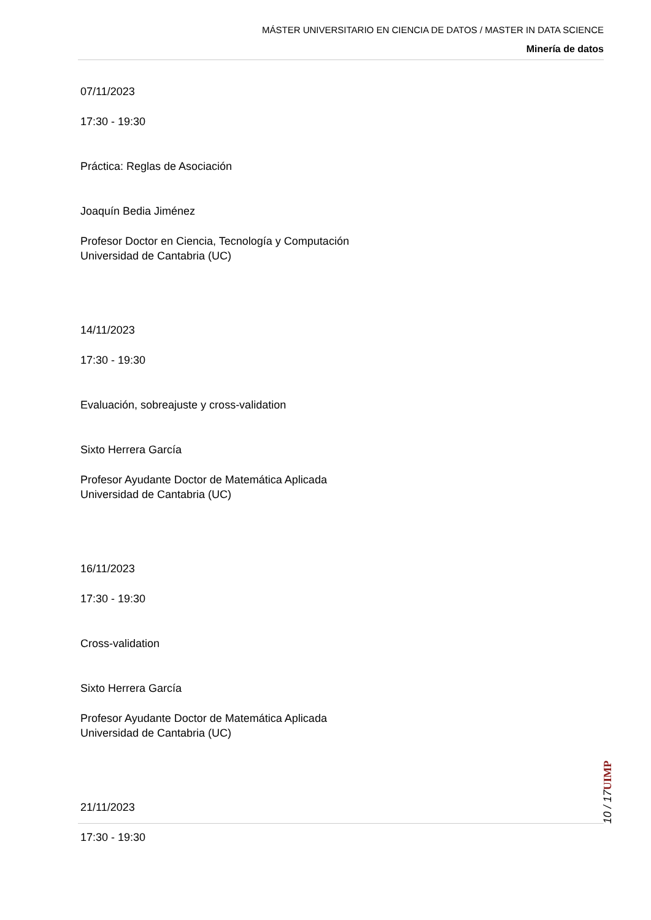MÁSTER UNIVERSITARIO EN CIENCIA DE DATOS / MASTER IN DATA SCIENCE
Minería de datos
07/11/2023
17:30 - 19:30
Práctica: Reglas de Asociación
Joaquín Bedia Jiménez
Profesor Doctor en Ciencia, Tecnología y Computación
Universidad de Cantabria (UC)
14/11/2023
17:30 - 19:30
Evaluación, sobreajuste y cross-validation
Sixto Herrera García
Profesor Ayudante Doctor de Matemática Aplicada
Universidad de Cantabria (UC)
16/11/2023
17:30 - 19:30
Cross-validation
Sixto Herrera García
Profesor Ayudante Doctor de Matemática Aplicada
Universidad de Cantabria (UC)
21/11/2023
17:30 - 19:30
UIMP
10 / 17